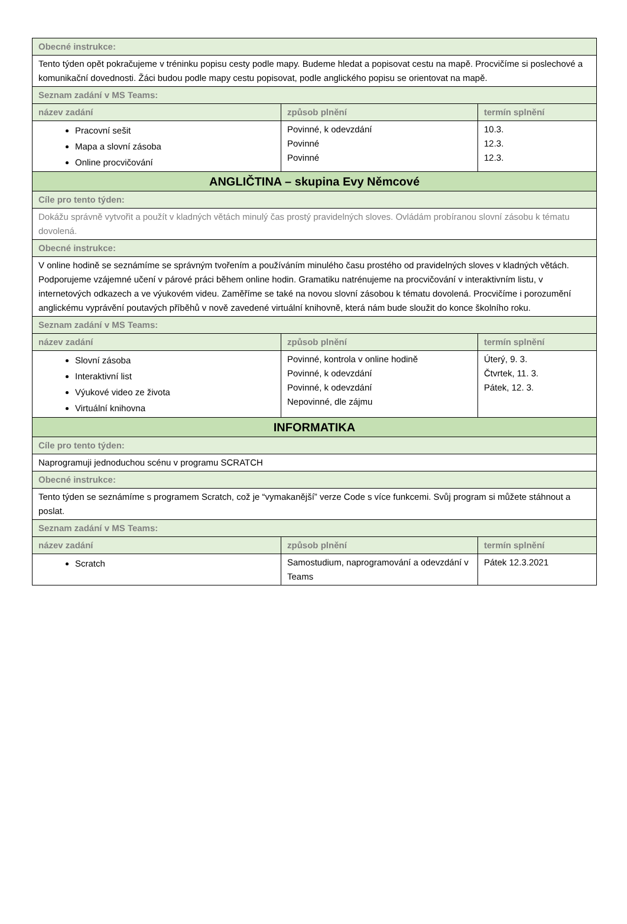| Obecné instrukce: | | |
| Tento týden opět pokračujeme v tréninku popisu cesty podle mapy. Budeme hledat a popisovat cestu na mapě. Procvičíme si poslechové a komunikační dovednosti. Žáci budou podle mapy cestu popisovat, podle anglického popisu se orientovat na mapě. | | |
| Seznam zadání v MS Teams: | | |
| název zadání | způsob plnění | termín splnění |
| Pracovní sešit Mapa a slovní zásoba Online procvičování | Povinné, k odevzdání Povinné Povinné | 10.3. 12.3. 12.3. |
| ANGLIČTINA – skupina Evy Němcové | | |
| Cíle pro tento týden: | | |
| Dokážu správně vytvořit a použít v kladných větách minulý čas prostý pravidelných sloves. Ovládám probíranou slovní zásobu k tématu dovolená. | | |
| Obecné instrukce: | | |
| V online hodině se seznámíme se správným tvořením a používáním minulého času prostého od pravidelných sloves v kladných větách. Podporujeme vzájemné učení v párové práci během online hodin. Gramatiku natrénujeme na procvičování v interaktivním listu, v internetových odkazech a ve výukovém videu. Zaměříme se také na novou slovní zásobou k tématu dovolená. Procvičíme i porozumění anglickému vyprávění poutavých příběhů v nově zavedené virtuální knihovně, která nám bude sloužit do konce školního roku. | | |
| Seznam zadání v MS Teams: | | |
| název zadání | způsob plnění | termín splnění |
| Slovní zásoba Interaktivní list Výukové video ze života Virtuální knihovna | Povinné, kontrola v online hodině Povinné, k odevzdání Povinné, k odevzdání Nepovinné, dle zájmu | Úterý, 9. 3. Čtvrtek, 11. 3. Pátek, 12. 3. |
| INFORMATIKA | | |
| Cíle pro tento týden: | | |
| Naprogramuji jednoduchou scénu v programu SCRATCH | | |
| Obecné instrukce: | | |
| Tento týden se seznámíme s programem Scratch, což je “vymakanější” verze Code s více funkcemi. Svůj program si můžete stáhnout a poslat. | | |
| Seznam zadání v MS Teams: | | |
| název zadání | způsob plnění | termín splnění |
| Scratch | Samostudium, naprogramování a odevzdání v Teams | Pátek 12.3.2021 |